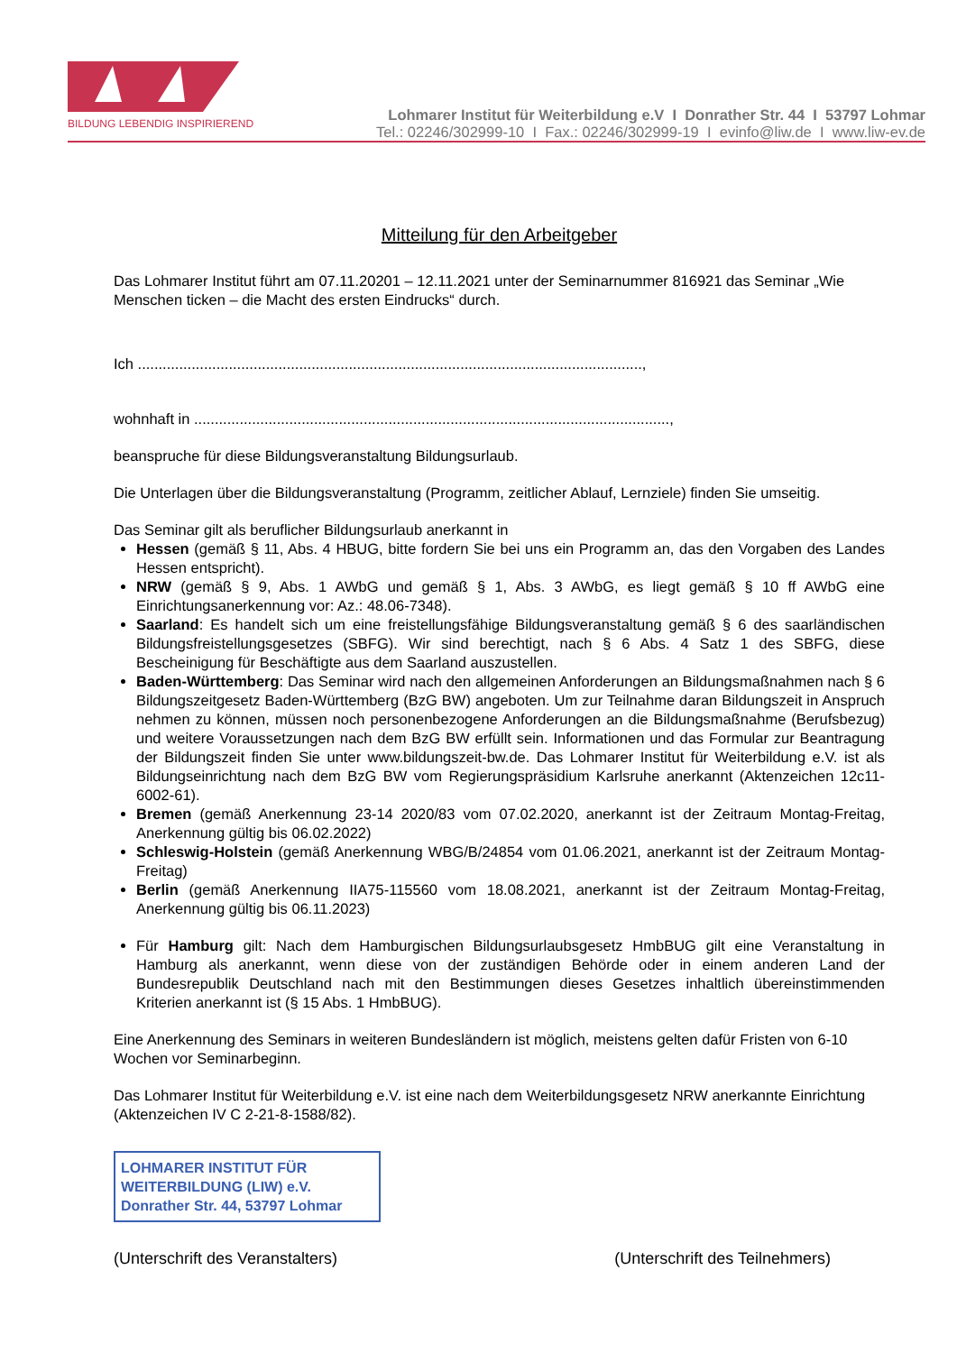BILDUNG LEBENDIG INSPIRIEREND
Lohmarer Institut für Weiterbildung e.V I Donrather Str. 44 I 53797 Lohmar
Tel.: 02246/302999-10 I Fax.: 02246/302999-19 I evinfo@liw.de I www.liw-ev.de
Mitteilung für den Arbeitgeber
Das Lohmarer Institut führt am 07.11.20201 – 12.11.2021 unter der Seminarnummer 816921 das Seminar „Wie Menschen ticken – die Macht des ersten Eindrucks“ durch.
Ich ..........................................................................................................................,
wohnhaft in ...................................................................................................................,
beanspruche für diese Bildungsveranstaltung Bildungsurlaub.
Die Unterlagen über die Bildungsveranstaltung (Programm, zeitlicher Ablauf, Lernziele) finden Sie umseitig.
Das Seminar gilt als beruflicher Bildungsurlaub anerkannt in
Hessen (gemäß § 11, Abs. 4 HBUG, bitte fordern Sie bei uns ein Programm an, das den Vorgaben des Landes Hessen entspricht).
NRW (gemäß § 9, Abs. 1 AWbG und gemäß § 1, Abs. 3 AWbG, es liegt gemäß § 10 ff AWbG eine Einrichtungsanerkennung vor: Az.: 48.06-7348).
Saarland: Es handelt sich um eine freistellungsfähige Bildungsveranstaltung gemäß § 6 des saarländischen Bildungsfreistellungsgesetzes (SBFG). Wir sind berechtigt, nach § 6 Abs. 4 Satz 1 des SBFG, diese Bescheinigung für Beschäftigte aus dem Saarland auszustellen.
Baden-Württemberg: Das Seminar wird nach den allgemeinen Anforderungen an Bildungsmaßnahmen nach § 6 Bildungszeitgesetz Baden-Württemberg (BzG BW) angeboten. Um zur Teilnahme daran Bildungszeit in Anspruch nehmen zu können, müssen noch personenbezogene Anforderungen an die Bildungsmaßnahme (Berufsbezug) und weitere Voraussetzungen nach dem BzG BW erfüllt sein. Informationen und das Formular zur Beantragung der Bildungszeit finden Sie unter www.bildungszeit-bw.de. Das Lohmarer Institut für Weiterbildung e.V. ist als Bildungseinrichtung nach dem BzG BW vom Regierungspräsidium Karlsruhe anerkannt (Aktenzeichen 12c11-6002-61).
Bremen (gemäß Anerkennung 23-14 2020/83 vom 07.02.2020, anerkannt ist der Zeitraum Montag-Freitag, Anerkennung gültig bis 06.02.2022)
Schleswig-Holstein (gemäß Anerkennung WBG/B/24854 vom 01.06.2021, anerkannt ist der Zeitraum Montag-Freitag)
Berlin (gemäß Anerkennung IIA75-115560 vom 18.08.2021, anerkannt ist der Zeitraum Montag-Freitag, Anerkennung gültig bis 06.11.2023)
Für Hamburg gilt: Nach dem Hamburgischen Bildungsurlaubsgesetz HmbBUG gilt eine Veranstaltung in Hamburg als anerkannt, wenn diese von der zuständigen Behörde oder in einem anderen Land der Bundesrepublik Deutschland nach mit den Bestimmungen dieses Gesetzes inhaltlich übereinstimmenden Kriterien anerkannt ist (§ 15 Abs. 1 HmbBUG).
Eine Anerkennung des Seminars in weiteren Bundesländern ist möglich, meistens gelten dafür Fristen von 6-10 Wochen vor Seminarbeginn.
Das Lohmarer Institut für Weiterbildung e.V. ist eine nach dem Weiterbildungsgesetz NRW anerkannte Einrichtung (Aktenzeichen IV C 2-21-8-1588/82).
LOHMARER INSTITUT FÜR
WEITERBILDUNG (LIW) e.V.
Donrather Str. 44, 53797 Lohmar
(Unterschrift des Veranstalters) (Unterschrift des Teilnehmers)